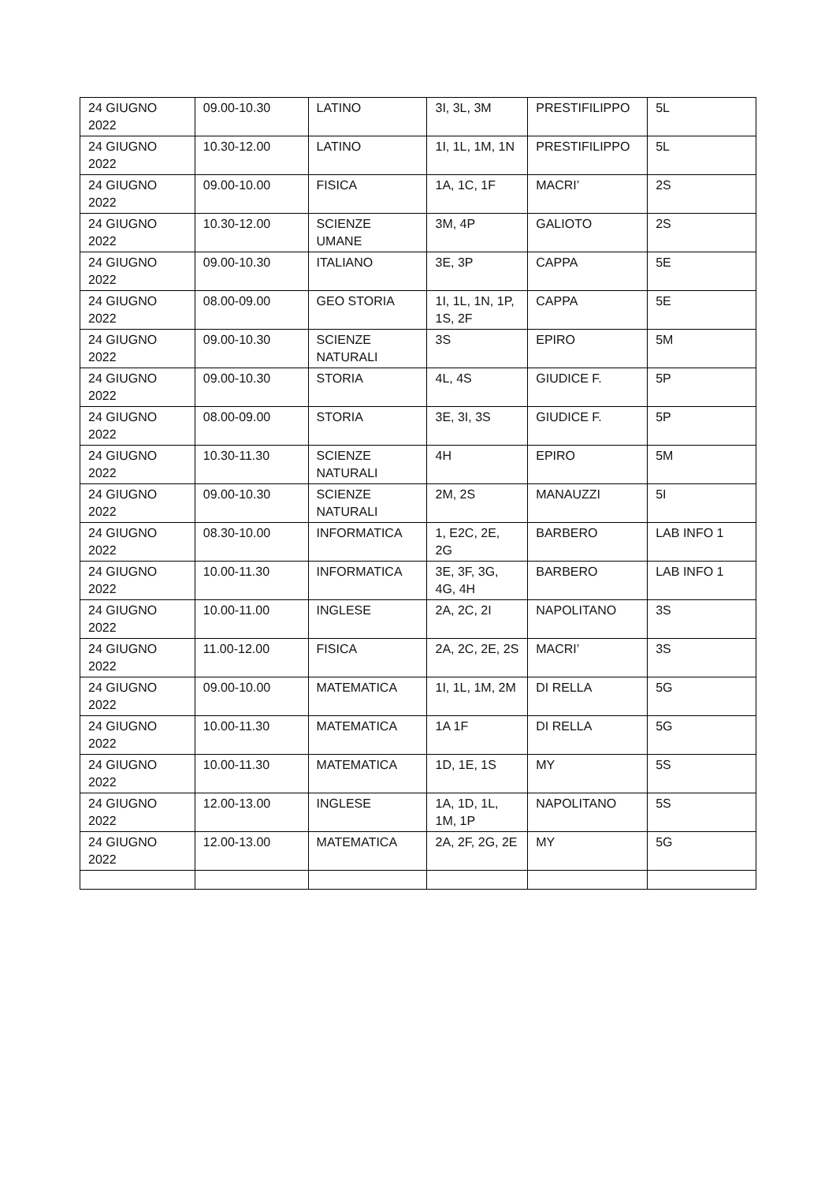| 24 GIUGNO 2022 | 09.00-10.30 | LATINO | 3I, 3L, 3M | PRESTIFILIPPO | 5L |
| 24 GIUGNO 2022 | 10.30-12.00 | LATINO | 1I, 1L, 1M, 1N | PRESTIFILIPPO | 5L |
| 24 GIUGNO 2022 | 09.00-10.00 | FISICA | 1A, 1C, 1F | MACRI’ | 2S |
| 24 GIUGNO 2022 | 10.30-12.00 | SCIENZE UMANE | 3M, 4P | GALIOTO | 2S |
| 24 GIUGNO 2022 | 09.00-10.30 | ITALIANO | 3E, 3P | CAPPA | 5E |
| 24 GIUGNO 2022 | 08.00-09.00 | GEO STORIA | 1I, 1L, 1N, 1P, 1S, 2F | CAPPA | 5E |
| 24 GIUGNO 2022 | 09.00-10.30 | SCIENZE NATURALI | 3S | EPIRO | 5M |
| 24 GIUGNO 2022 | 09.00-10.30 | STORIA | 4L, 4S | GIUDICE F. | 5P |
| 24 GIUGNO 2022 | 08.00-09.00 | STORIA | 3E, 3I, 3S | GIUDICE F. | 5P |
| 24 GIUGNO 2022 | 10.30-11.30 | SCIENZE NATURALI | 4H | EPIRO | 5M |
| 24 GIUGNO 2022 | 09.00-10.30 | SCIENZE NATURALI | 2M, 2S | MANAUZZI | 5I |
| 24 GIUGNO 2022 | 08.30-10.00 | INFORMATICA | 1, E2C, 2E, 2G | BARBERO | LAB INFO 1 |
| 24 GIUGNO 2022 | 10.00-11.30 | INFORMATICA | 3E, 3F, 3G, 4G, 4H | BARBERO | LAB INFO 1 |
| 24 GIUGNO 2022 | 10.00-11.00 | INGLESE | 2A, 2C, 2I | NAPOLITANO | 3S |
| 24 GIUGNO 2022 | 11.00-12.00 | FISICA | 2A, 2C, 2E, 2S | MACRI’ | 3S |
| 24 GIUGNO 2022 | 09.00-10.00 | MATEMATICA | 1I, 1L, 1M, 2M | DI RELLA | 5G |
| 24 GIUGNO 2022 | 10.00-11.30 | MATEMATICA | 1A 1F | DI RELLA | 5G |
| 24 GIUGNO 2022 | 10.00-11.30 | MATEMATICA | 1D, 1E, 1S | MY | 5S |
| 24 GIUGNO 2022 | 12.00-13.00 | INGLESE | 1A, 1D, 1L, 1M, 1P | NAPOLITANO | 5S |
| 24 GIUGNO 2022 | 12.00-13.00 | MATEMATICA | 2A, 2F, 2G, 2E | MY | 5G |